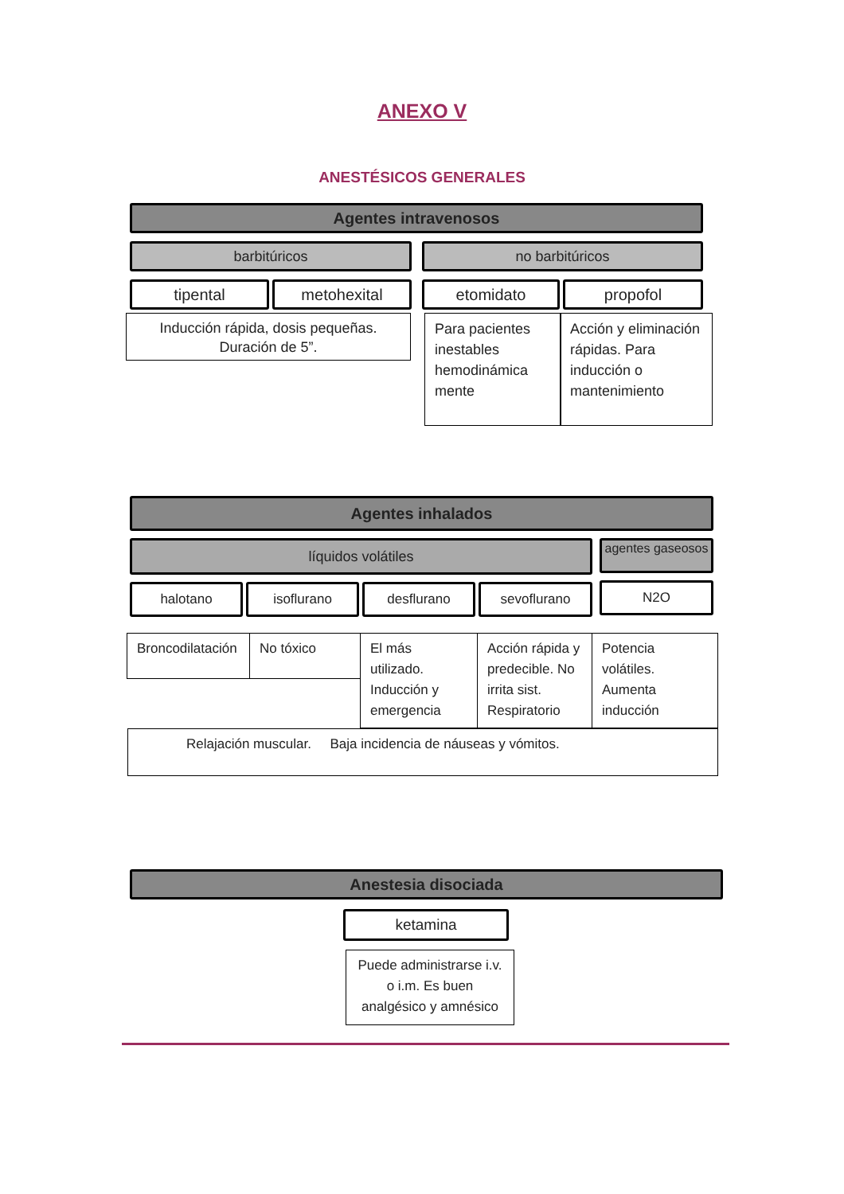ANEXO V
ANESTÉSICOS GENERALES
Agentes intravenosos
barbitúricos no barbitúricos
tipental metohexital etomidato propofol
Inducción rápida, dosis pequeñas. Duración de 5”.
Para pacientes inestables hemodinámica mente
Acción y eliminación rápidas. Para inducción o mantenimiento
Agentes inhalados
líquidos volátiles
agentes gaseosos
halotano isoflurano desflurano sevoflurano N2O
Broncodilatación
No tóxico
El más utilizado. Inducción y emergencia
Acción rápida y predecible. No irrita sist. Respiratorio
Potencia volátiles. Aumenta inducción
Relajación muscular. Baja incidencia de náuseas y vómitos.
Anestesia disociada
ketamina
Puede administrarse i.v. o i.m. Es buen analgésico y amnésico